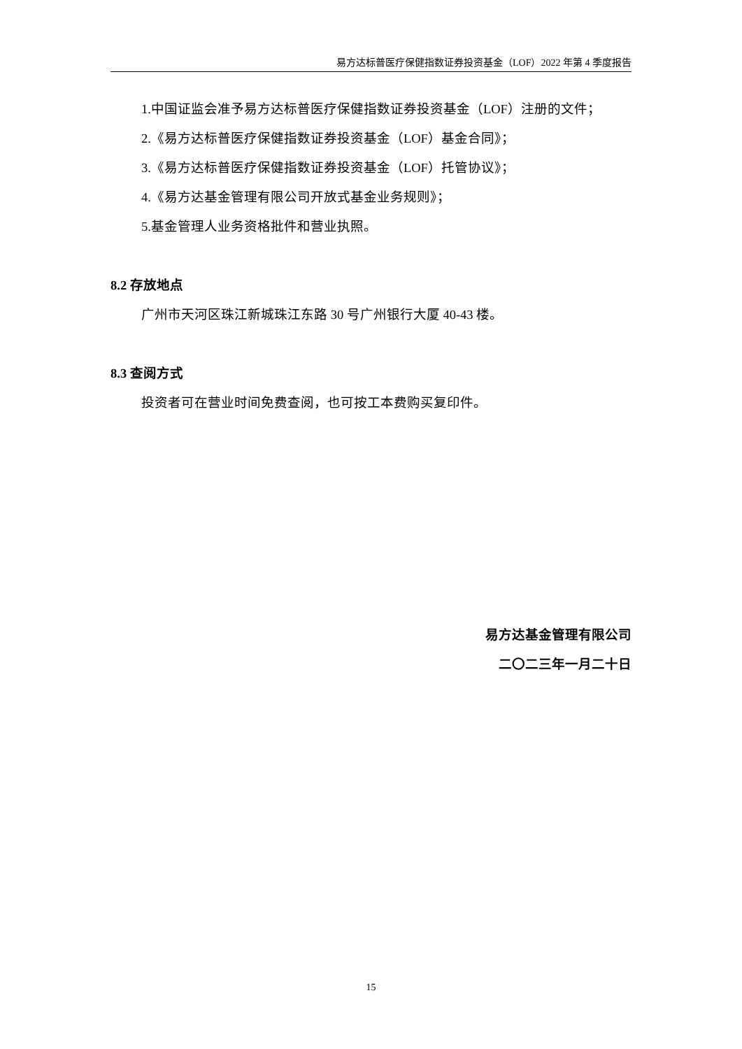易方达标普医疗保健指数证券投资基金（LOF）2022 年第 4 季度报告
1.中国证监会准予易方达标普医疗保健指数证券投资基金（LOF）注册的文件；
2.《易方达标普医疗保健指数证券投资基金（LOF）基金合同》；
3.《易方达标普医疗保健指数证券投资基金（LOF）托管协议》；
4.《易方达基金管理有限公司开放式基金业务规则》；
5.基金管理人业务资格批件和营业执照。
8.2 存放地点
广州市天河区珠江新城珠江东路 30 号广州银行大厦 40-43 楼。
8.3 查阅方式
投资者可在营业时间免费查阅，也可按工本费购买复印件。
易方达基金管理有限公司
二〇二三年一月二十日
15